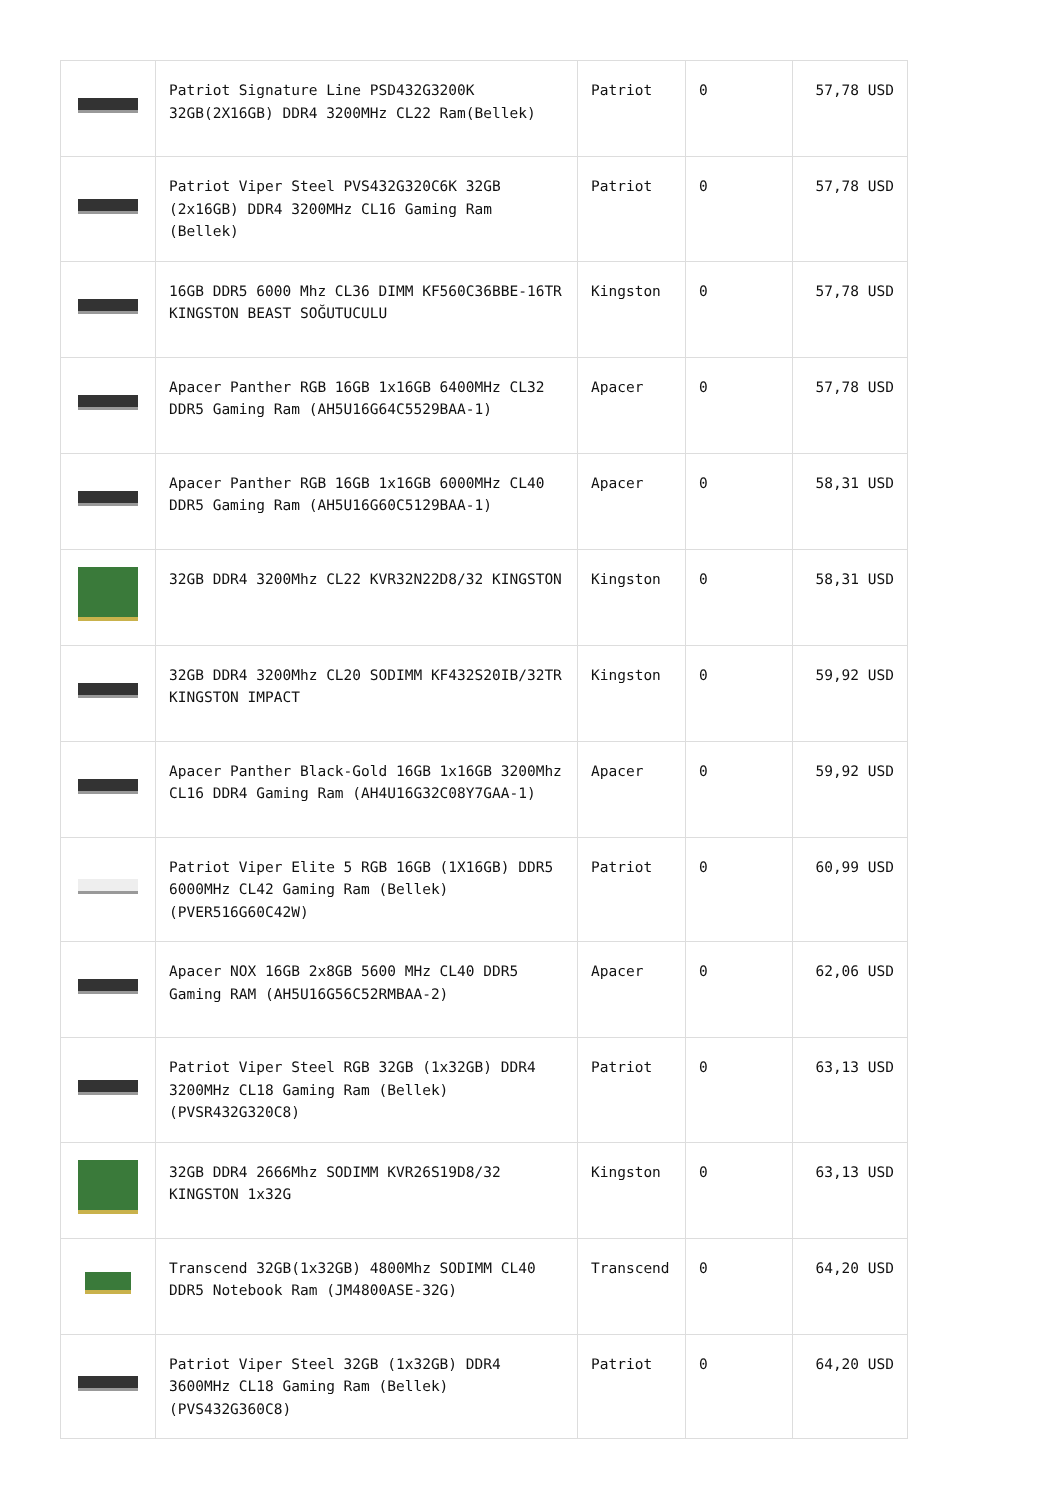| | Patriot Signature Line PSD432G3200K 32GB(2X16GB) DDR4 3200MHz CL22 Ram(Bellek) | Patriot | 0 | 57,78 USD |
| | Patriot Viper Steel PVS432G320C6K 32GB (2x16GB) DDR4 3200MHz CL16 Gaming Ram (Bellek) | Patriot | 0 | 57,78 USD |
| | 16GB DDR5 6000 Mhz CL36 DIMM KF560C36BBE-16TR KINGSTON BEAST SOĞUTUCULU | Kingston | 0 | 57,78 USD |
| | Apacer Panther RGB 16GB 1x16GB 6400MHz CL32 DDR5 Gaming Ram (AH5U16G64C5529BAA-1) | Apacer | 0 | 57,78 USD |
| | Apacer Panther RGB 16GB 1x16GB 6000MHz CL40 DDR5 Gaming Ram (AH5U16G60C5129BAA-1) | Apacer | 0 | 58,31 USD |
| | 32GB DDR4 3200Mhz CL22 KVR32N22D8/32 KINGSTON | Kingston | 0 | 58,31 USD |
| | 32GB DDR4 3200Mhz CL20 SODIMM KF432S20IB/32TR KINGSTON IMPACT | Kingston | 0 | 59,92 USD |
| | Apacer Panther Black-Gold 16GB 1x16GB 3200Mhz CL16 DDR4 Gaming Ram (AH4U16G32C08Y7GAA-1) | Apacer | 0 | 59,92 USD |
| | Patriot Viper Elite 5 RGB 16GB (1X16GB) DDR5 6000MHz CL42 Gaming Ram (Bellek) (PVER516G60C42W) | Patriot | 0 | 60,99 USD |
| | Apacer NOX 16GB 2x8GB 5600 MHz CL40 DDR5 Gaming RAM (AH5U16G56C52RMBAA-2) | Apacer | 0 | 62,06 USD |
| | Patriot Viper Steel RGB 32GB (1x32GB) DDR4 3200MHz CL18 Gaming Ram (Bellek) (PVSR432G320C8) | Patriot | 0 | 63,13 USD |
| | 32GB DDR4 2666Mhz SODIMM KVR26S19D8/32 KINGSTON 1x32G | Kingston | 0 | 63,13 USD |
| | Transcend 32GB(1x32GB) 4800Mhz SODIMM CL40 DDR5 Notebook Ram (JM4800ASE-32G) | Transcend | 0 | 64,20 USD |
| | Patriot Viper Steel 32GB (1x32GB) DDR4 3600MHz CL18 Gaming Ram (Bellek) (PVS432G360C8) | Patriot | 0 | 64,20 USD |